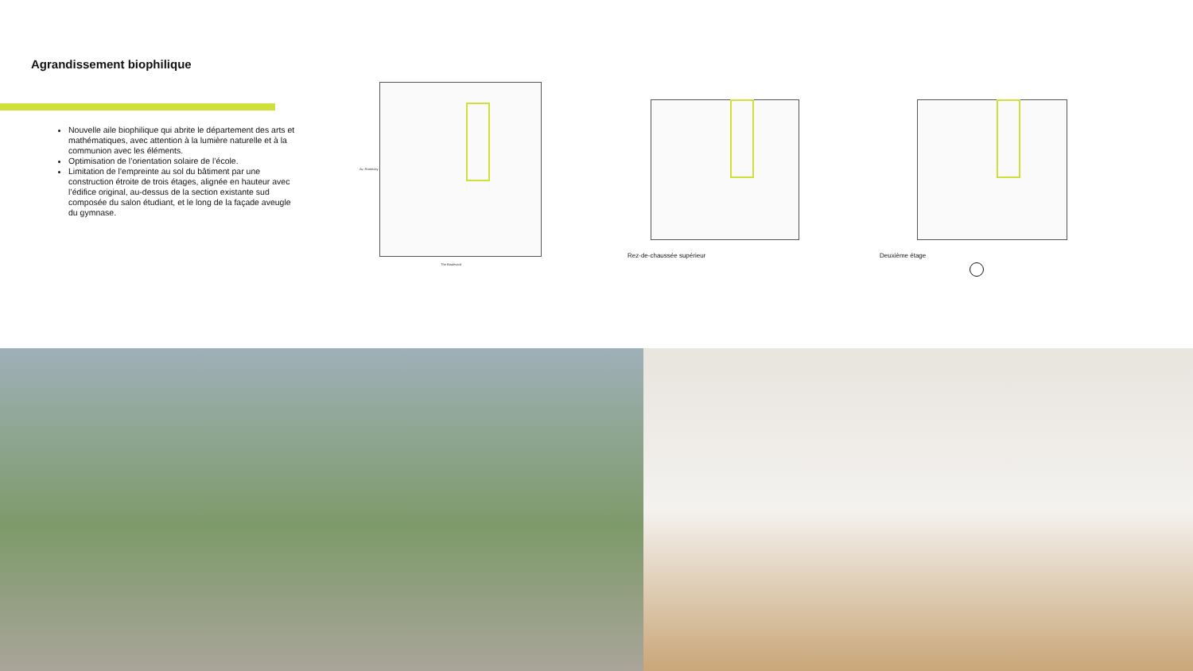Agrandissement biophilique
Nouvelle aile biophilique qui abrite le département des arts et mathématiques, avec attention à la lumière naturelle et à la communion avec les éléments.
Optimisation de l’orientation solaire de l’école.
Limitation de l’empreinte au sol du bâtiment par une construction étroite de trois étages, alignée en hauteur avec l’édifice original, au-dessus de la section existante sud composée du salon étudiant, et le long de la façade aveugle du gymnase.
Av. Ramezay
The Boulevard
Rez-de-chaussée supérieur Deuxième étage